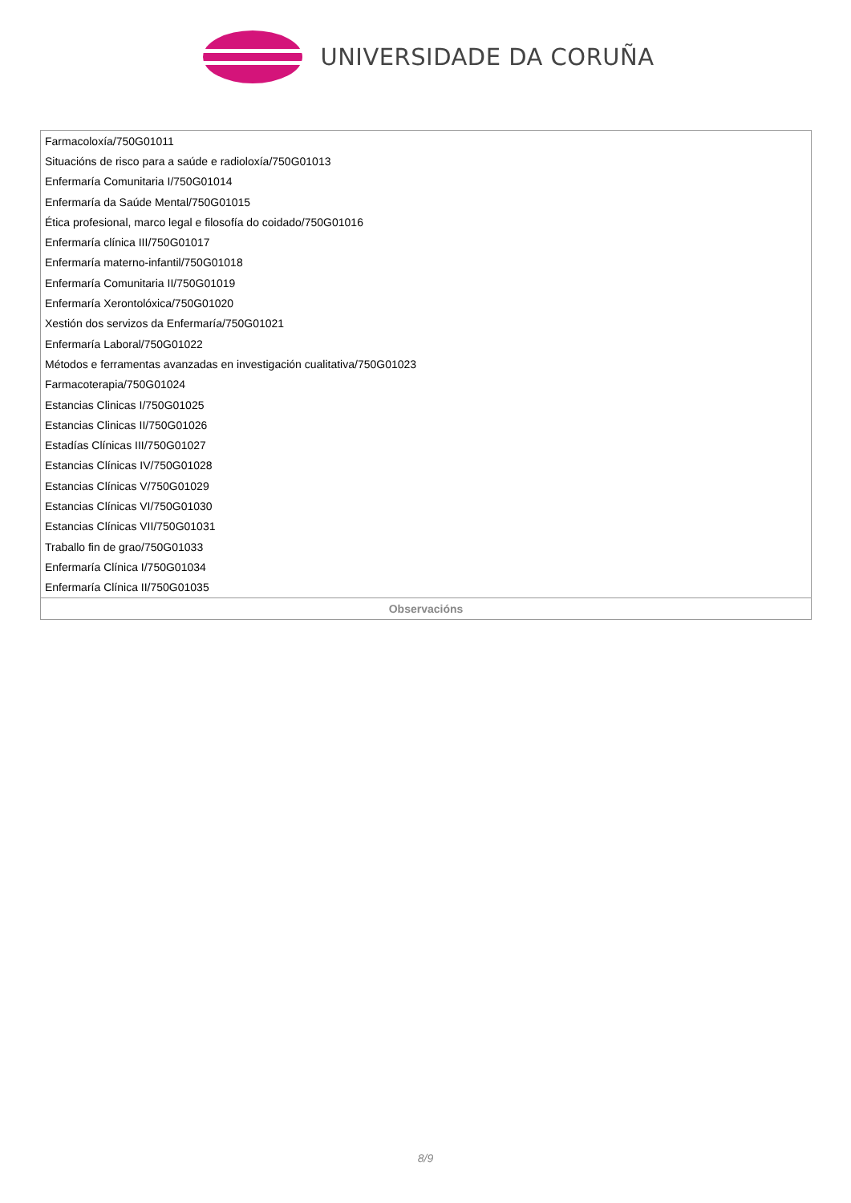UNIVERSIDADE DA CORUÑA
| Farmacoloxía/750G01011 |
| Situacións de risco para a saúde e radioloxía/750G01013 |
| Enfermaría Comunitaria I/750G01014 |
| Enfermaría da Saúde Mental/750G01015 |
| Ética profesional, marco legal e filosofía do coidado/750G01016 |
| Enfermaría clínica III/750G01017 |
| Enfermaría materno-infantil/750G01018 |
| Enfermaría Comunitaria II/750G01019 |
| Enfermaría Xerontolóxica/750G01020 |
| Xestión dos servizos da Enfermaría/750G01021 |
| Enfermaría Laboral/750G01022 |
| Métodos e ferramentas avanzadas en investigación cualitativa/750G01023 |
| Farmacoterapia/750G01024 |
| Estancias Clinicas I/750G01025 |
| Estancias Clinicas II/750G01026 |
| Estadías Clínicas III/750G01027 |
| Estancias Clínicas IV/750G01028 |
| Estancias Clínicas V/750G01029 |
| Estancias Clínicas VI/750G01030 |
| Estancias Clínicas VII/750G01031 |
| Traballo fin de grao/750G01033 |
| Enfermaría Clínica I/750G01034 |
| Enfermaría Clínica II/750G01035 |
| Observacións |
8/9